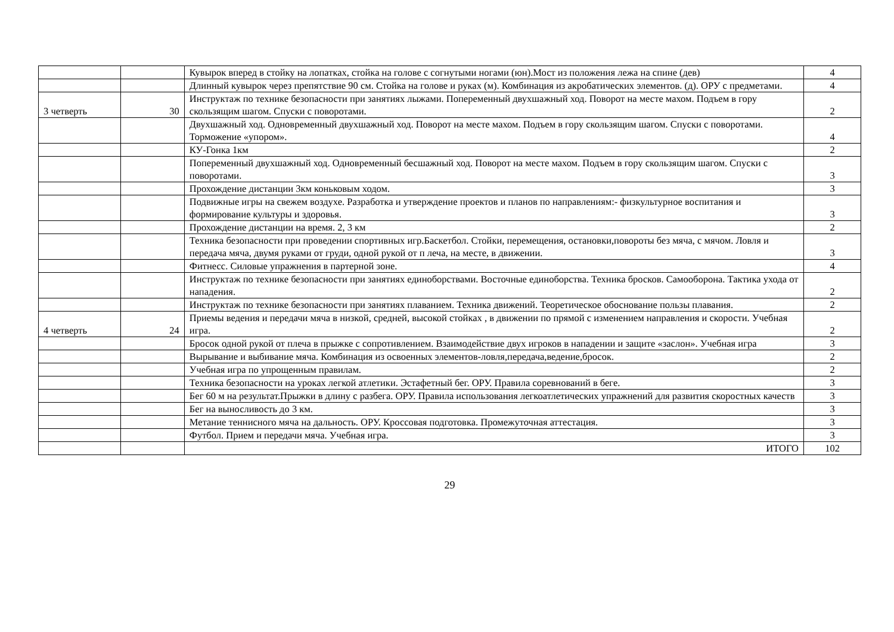| | | Кувырок вперед в стойку на лопатках, стойка на голове с согнутыми ногами (юн).Мост из положения лежа на спине (дев) | 4 |
| | | Длинный кувырок через препятствие 90 см. Стойка на голове и руках (м). Комбинация из акробатических элементов. (д). ОРУ с предметами. | 4 |
| 3 четверть | 30 | Инструктаж по технике безопасности при занятиях лыжами. Попеременный двухшажный ход. Поворот на месте махом. Подъем в гору скользящим шагом. Спуски с поворотами. | 2 |
| | | Двухшажный ход. Одновременный двухшажный ход. Поворот на месте махом. Подъем в гору скользящим шагом. Спуски с поворотами. Торможение «упором». | 4 |
| | | КУ-Гонка 1км | 2 |
| | | Попеременный двухшажный ход. Одновременный бесшажный ход. Поворот на месте махом. Подъем в гору скользящим шагом. Спуски с поворотами. | 3 |
| | | Прохождение дистанции 3км коньковым ходом. | 3 |
| | | Подвижные игры на свежем воздухе. Разработка и утверждение проектов и планов по направлениям:- физкультурное воспитания и формирование культуры и здоровья. | 3 |
| | | Прохождение дистанции на время. 2, 3 км | 2 |
| | | Техника безопасности при проведении спортивных игр.Баскетбол. Стойки, перемещения, остановки,повороты без мяча, с мячом. Ловля и передача мяча, двумя руками от груди, одной рукой от п леча, на месте, в движении. | 3 |
| | | Фитнесс. Силовые упражнения в партерной зоне. | 4 |
| | | Инструктаж по технике безопасности при занятиях единоборствами. Восточные единоборства. Техника бросков. Самооборона. Тактика ухода от нападения. | 2 |
| | | Инструктаж по технике безопасности при занятиях плаванием. Техника движений. Теоретическое обоснование пользы плавания. | 2 |
| 4 четверть | 24 | Приемы ведения и передачи мяча в низкой, средней, высокой стойках , в движении по прямой с изменением направления и скорости. Учебная игра. | 2 |
| | | Бросок одной рукой от плеча в прыжке с сопротивлением. Взаимодействие двух игроков в нападении и защите «заслон». Учебная игра | 3 |
| | | Вырывание и выбивание мяча. Комбинация из освоенных элементов-ловля,передача,ведение,бросок. | 2 |
| | | Учебная игра по упрощенным правилам. | 2 |
| | | Техника безопасности на уроках легкой атлетики. Эстафетный бег. ОРУ. Правила соревнований в беге. | 3 |
| | | Бег 60 м на результат.Прыжки в длину с разбега. ОРУ. Правила использования легкоатлетических упражнений для развития скоростных качеств | 3 |
| | | Бег на выносливость до 3 км. | 3 |
| | | Метание теннисного мяча на дальность. ОРУ. Кроссовая подготовка. Промежуточная аттестация. | 3 |
| | | Футбол. Прием и передачи мяча. Учебная игра. | 3 |
| | | ИТОГО | 102 |
29